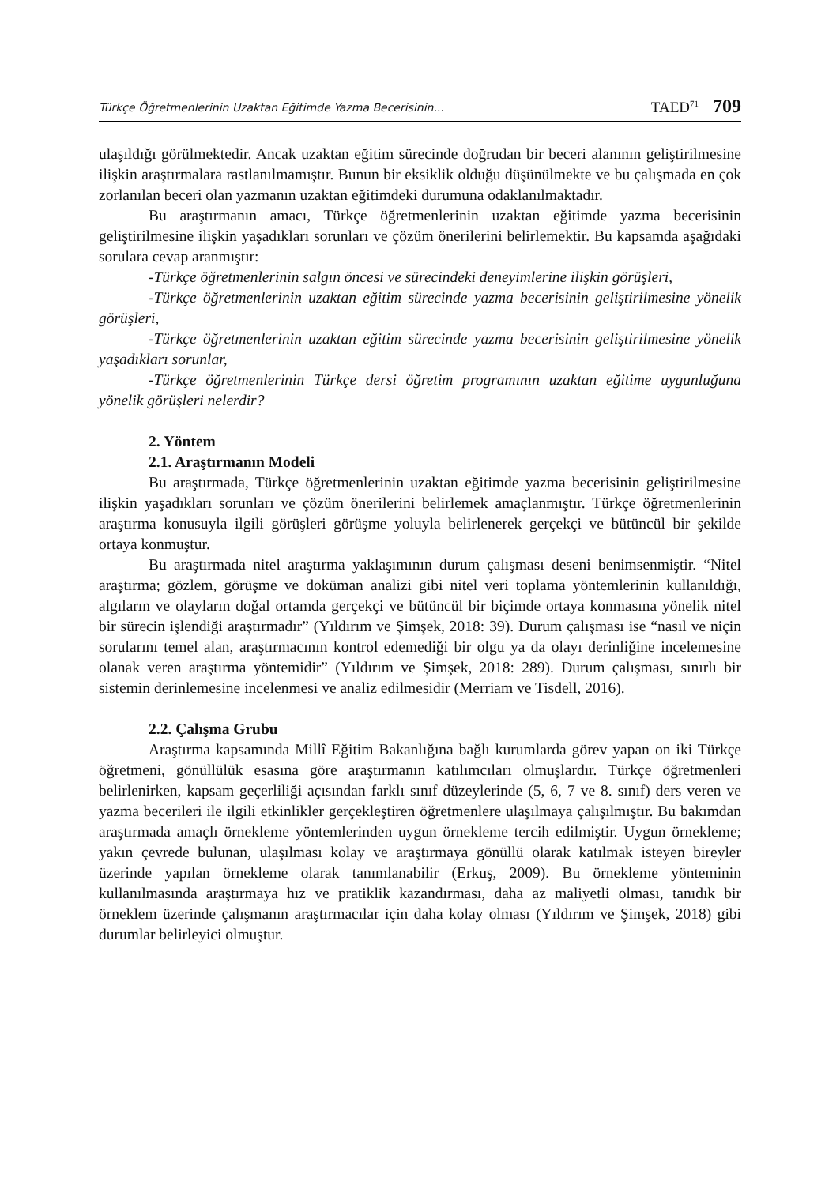Türkçe Öğretmenlerinin Uzaktan Eğitimde Yazma Becerisinin... TAED<sup>71</sup> 709
ulaşıldığı görülmektedir. Ancak uzaktan eğitim sürecinde doğrudan bir beceri alanının geliştirilmesine ilişkin araştırmalara rastlanılmamıştır. Bunun bir eksiklik olduğu düşünülmekte ve bu çalışmada en çok zorlanılan beceri olan yazmanın uzaktan eğitimdeki durumuna odaklanılmaktadır.
Bu araştırmanın amacı, Türkçe öğretmenlerinin uzaktan eğitimde yazma becerisinin geliştirilmesine ilişkin yaşadıkları sorunları ve çözüm önerilerini belirlemektir. Bu kapsamda aşağıdaki sorulara cevap aranmıştır:
-Türkçe öğretmenlerinin salgın öncesi ve sürecindeki deneyimlerine ilişkin görüşleri,
-Türkçe öğretmenlerinin uzaktan eğitim sürecinde yazma becerisinin geliştirilmesine yönelik görüşleri,
-Türkçe öğretmenlerinin uzaktan eğitim sürecinde yazma becerisinin geliştirilmesine yönelik yaşadıkları sorunlar,
-Türkçe öğretmenlerinin Türkçe dersi öğretim programının uzaktan eğitime uygunluğuna yönelik görüşleri nelerdir?
2. Yöntem
2.1. Araştırmanın Modeli
Bu araştırmada, Türkçe öğretmenlerinin uzaktan eğitimde yazma becerisinin geliştirilmesine ilişkin yaşadıkları sorunları ve çözüm önerilerini belirlemek amaçlanmıştır. Türkçe öğretmenlerinin araştırma konusuyla ilgili görüşleri görüşme yoluyla belirlenerek gerçekçi ve bütüncül bir şekilde ortaya konmuştur.
Bu araştırmada nitel araştırma yaklaşımının durum çalışması deseni benimsenmiştir. “Nitel araştırma; gözlem, görüşme ve doküman analizi gibi nitel veri toplama yöntemlerinin kullanıldığı, algıların ve olayların doğal ortamda gerçekçi ve bütüncül bir biçimde ortaya konmasına yönelik nitel bir sürecin işlendiği araştırmadır” (Yıldırım ve Şimşek, 2018: 39). Durum çalışması ise “nasıl ve niçin sorularını temel alan, araştırmacının kontrol edemediği bir olgu ya da olayı derinliğine incelemesine olanak veren araştırma yöntemidir” (Yıldırım ve Şimşek, 2018: 289). Durum çalışması, sınırlı bir sistemin derinlemesine incelenmesi ve analiz edilmesidir (Merriam ve Tisdell, 2016).
2.2. Çalışma Grubu
Araştırma kapsamında Millî Eğitim Bakanlığına bağlı kurumlarda görev yapan on iki Türkçe öğretmeni, gönüllülük esasına göre araştırmanın katılımcıları olmuşlardır. Türkçe öğretmenleri belirlenirken, kapsam geçerliliği açısından farklı sınıf düzeylerinde (5, 6, 7 ve 8. sınıf) ders veren ve yazma becerileri ile ilgili etkinlikler gerçekleştiren öğretmenlere ulaşılmaya çalışılmıştır. Bu bakımdan araştırmada amaçlı örnekleme yöntemlerinden uygun örnekleme tercih edilmiştir. Uygun örnekleme; yakın çevrede bulunan, ulaşılması kolay ve araştırmaya gönüllü olarak katılmak isteyen bireyler üzerinde yapılan örnekleme olarak tanımlanabilir (Erkuş, 2009). Bu örnekleme yönteminin kullanılmasında araştırmaya hız ve pratiklik kazandırması, daha az maliyetli olması, tanıdık bir örneklem üzerinde çalışmanın araştırmacılar için daha kolay olması (Yıldırım ve Şimşek, 2018) gibi durumlar belirleyici olmuştur.